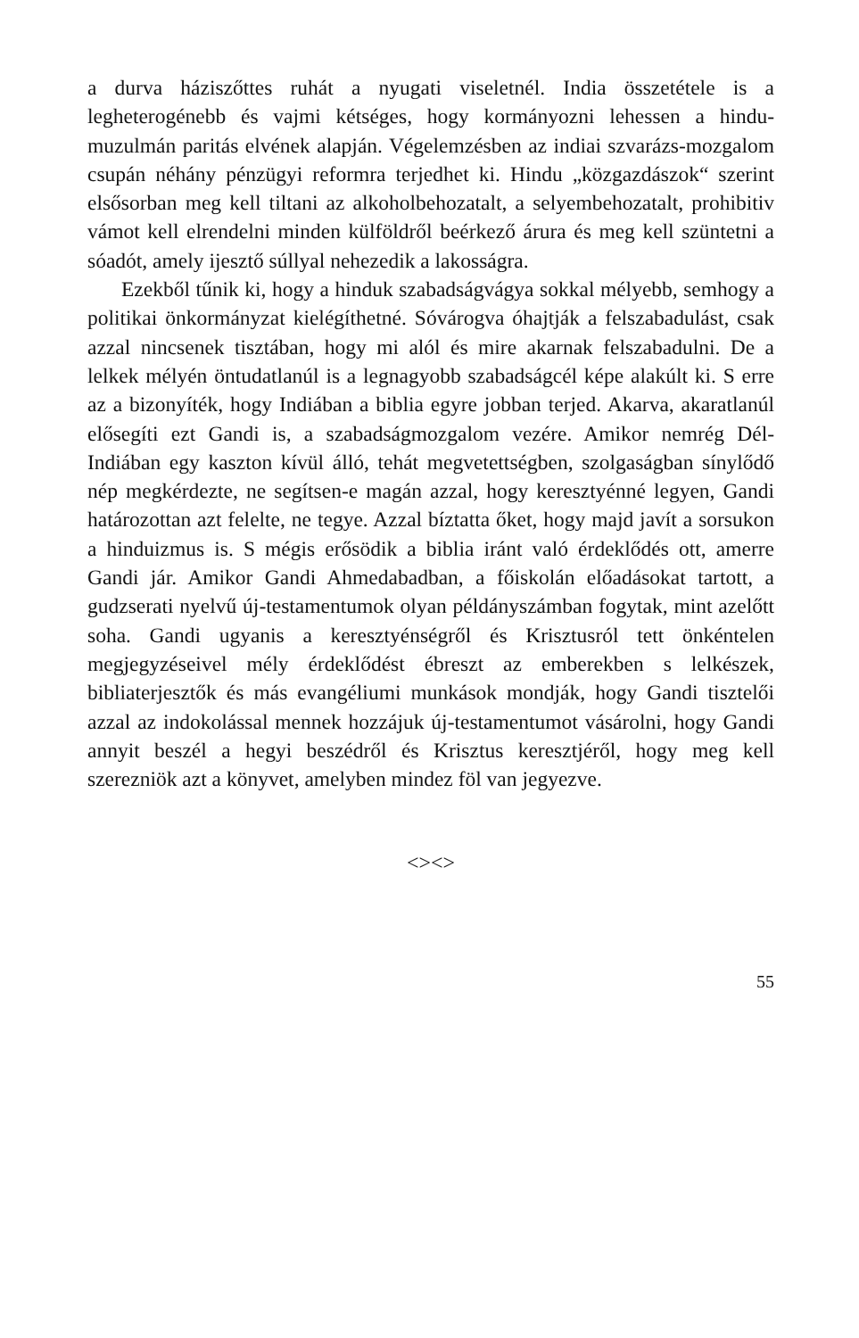a durva háziszőttes ruhát a nyugati viseletnél. India összetétele is a legheterogénebb és vajmi kétséges, hogy kormányozni lehessen a hindu-muzulmán paritás elvének alapján. Végelemzésben az indiai szvarázs-mozgalom csupán néhány pénzügyi reformra terjedhet ki. Hindu „közgazdászok“ szerint elsősorban meg kell tiltani az alkoholbehozatalt, a selyembehozatalt, prohibitiv vámot kell elrendelni minden külföldről beérkező árura és meg kell szüntetni a sóadót, amely ijesztő súllyal nehezedik a lakosságra.
Ezekből tűnik ki, hogy a hinduk szabadságvágya sokkal mélyebb, semhogy a politikai önkormányzat kielégíthetné. Sóvárogva óhajtják a felszabadulást, csak azzal nincsenek tisztában, hogy mi alól és mire akarnak felszabadulni. De a lelkek mélyén öntudatlanúl is a legnagyobb szabadságcél képe alakúlt ki. S erre az a bizonyíték, hogy Indiában a biblia egyre jobban terjed. Akarva, akaratlanúl elősegíti ezt Gandi is, a szabadságmozgalom vezére. Amikor nemrég Dél-Indiában egy kaszton kívül álló, tehát megvetettségben, szolgaságban sínylődő nép megkérdezte, ne segítsen-e magán azzal, hogy keresztyénné legyen, Gandi határozottan azt felelte, ne tegye. Azzal bíztatta őket, hogy majd javít a sorsukon a hinduizmus is. S mégis erősödik a biblia iránt való érdeklődés ott, amerre Gandi jár. Amikor Gandi Ahmedabadban, a főiskolán előadásokat tartott, a gudzserati nyelvű új-testamentumok olyan példányszámban fogytak, mint azelőtt soha. Gandi ugyanis a keresztyénségről és Krisztusról tett önkéntelen megjegyzéseivel mély érdeklődést ébreszt az emberekben s lelkészek, bibliaterjesztők és más evangéliumi munkások mondják, hogy Gandi tisztelői azzal az indokolással mennek hozzájuk új-testamentumot vásárolni, hogy Gandi annyit beszél a hegyi beszédről és Krisztus keresztjéről, hogy meg kell szerezniök azt a könyvet, amelyben mindez föl van jegyezve.
<><>
55